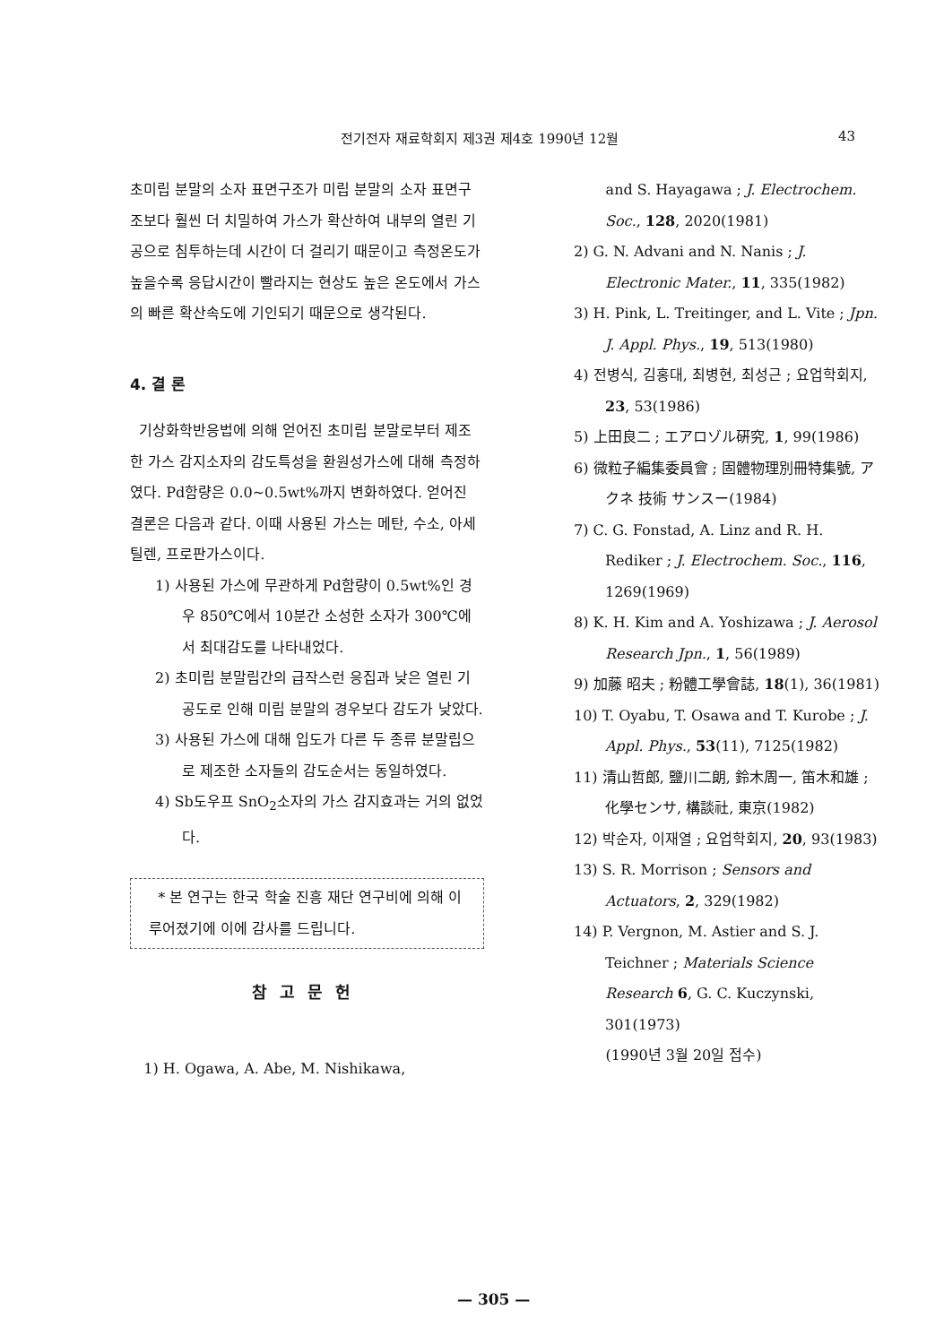전기전자 재료학회지 제3권 제4호 1990년 12월 43
초미립 분말의 소자 표면구조가 미립 분말의 소자 표면구조보다 훨씬 더 치밀하여 가스가 확산하여 내부의 열린 기공으로 침투하는데 시간이 더 걸리기 때문이고 측정온도가 높을수록 응답시간이 빨라지는 현상도 높은 온도에서 가스의 빠른 확산속도에 기인되기 때문으로 생각된다.
4. 결 론
기상화학반응법에 의해 얻어진 초미립 분말로부터 제조한 가스 감지소자의 감도특성을 환원성가스에 대해 측정하였다. Pd함량은 0.0~0.5wt%까지 변화하였다. 얻어진 결론은 다음과 같다. 이때 사용된 가스는 메탄, 수소, 아세틸렌, 프로판가스이다.
1) 사용된 가스에 무관하게 Pd함량이 0.5wt%인 경우 850℃에서 10분간 소성한 소자가 300℃에서 최대감도를 나타내었다.
2) 초미립 분말립간의 급작스런 응집과 낮은 열린 기공도로 인해 미립 분말의 경우보다 감도가 낮았다.
3) 사용된 가스에 대해 입도가 다른 두 종류 분말립으로 제조한 소자들의 감도순서는 동일하였다.
4) Sb도우프 SnO<sub>2</sub>소자의 가스 감지효과는 거의 없었다.
* 본 연구는 한국 학술 진흥 재단 연구비에 의해 이루어졌기에 이에 감사를 드립니다.
참고문헌
1) H. Ogawa, A. Abe, M. Nishikawa,
and S. Hayagawa ; J. Electrochem. Soc., 128, 2020(1981)
2) G. N. Advani and N. Nanis ; J. Electronic Mater., 11, 335(1982)
3) H. Pink, L. Treitinger, and L. Vite ; Jpn. J. Appl. Phys., 19, 513(1980)
4) 전병식, 김홍대, 최병현, 최성근 ; 요업학회지, 23, 53(1986)
5) 上田良二 ; エアロゾル硏究, 1, 99(1986)
6) 微粒子編集委員會 ; 固體物理別冊特集號, アクネ 技術 サンスー(1984)
7) C. G. Fonstad, A. Linz and R. H. Rediker ; J. Electrochem. Soc., 116, 1269(1969)
8) K. H. Kim and A. Yoshizawa ; J. Aerosol Research Jpn., 1, 56(1989)
9) 加藤 昭夫 ; 粉體工學會誌, 18(1), 36(1981)
10) T. Oyabu, T. Osawa and T. Kurobe ; J. Appl. Phys., 53(11), 7125(1982)
11) 清山哲郎, 鹽川二朗, 鈴木周一, 笛木和雄 ; 化學センサ, 構談社, 東京(1982)
12) 박순자, 이재열 ; 요업학회지, 20, 93(1983)
13) S. R. Morrison ; Sensors and Actuators, 2, 329(1982)
14) P. Vergnon, M. Astier and S. J. Teichner ; Materials Science Research 6, G. C. Kuczynski, 301(1973)
(1990년 3월 20일 접수)
— 305 —